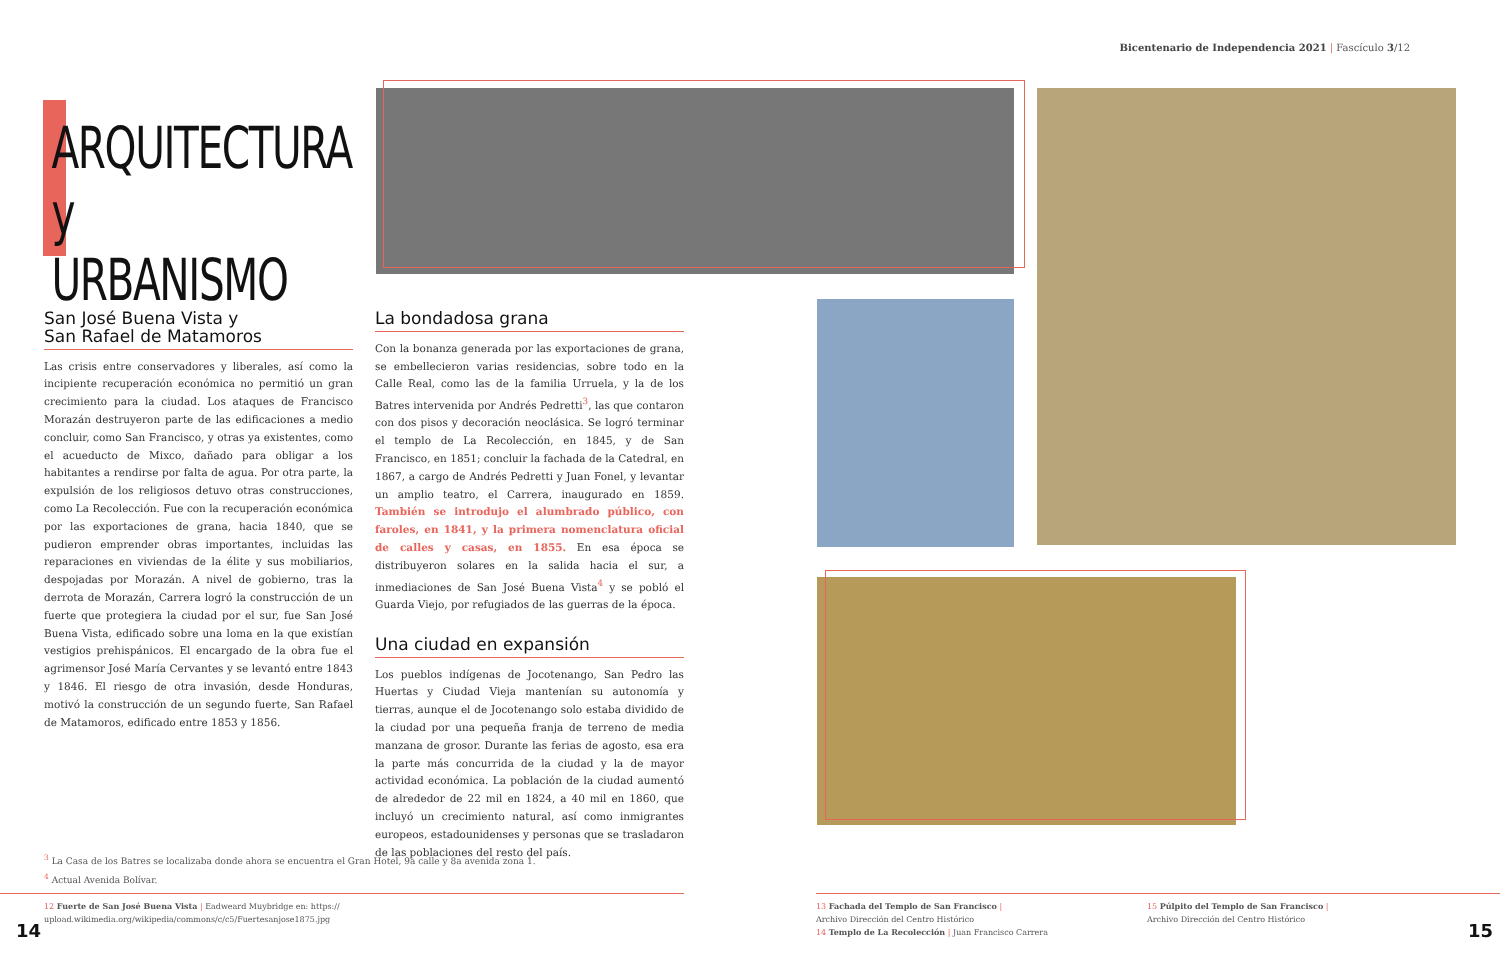Bicentenario de Independencia 2021 | Fascículo 3/12
ARQUITECTURA y URBANISMO
San José Buena Vista y
San Rafael de Matamoros
Las crisis entre conservadores y liberales, así como la incipiente recuperación económica no permitió un gran crecimiento para la ciudad. Los ataques de Francisco Morazán destruyeron parte de las edificaciones a medio concluir, como San Francisco, y otras ya existentes, como el acueducto de Mixco, dañado para obligar a los habitantes a rendirse por falta de agua. Por otra parte, la expulsión de los religiosos detuvo otras construcciones, como La Recolección. Fue con la recuperación económica por las exportaciones de grana, hacia 1840, que se pudieron emprender obras importantes, incluidas las reparaciones en viviendas de la élite y sus mobiliarios, despojadas por Morazán. A nivel de gobierno, tras la derrota de Morazán, Carrera logró la construcción de un fuerte que protegiera la ciudad por el sur, fue San José Buena Vista, edificado sobre una loma en la que existían vestigios prehispánicos. El encargado de la obra fue el agrimensor José María Cervantes y se levantó entre 1843 y 1846. El riesgo de otra invasión, desde Honduras, motivó la construcción de un segundo fuerte, San Rafael de Matamoros, edificado entre 1853 y 1856.
La bondadosa grana
Con la bonanza generada por las exportaciones de grana, se embellecieron varias residencias, sobre todo en la Calle Real, como las de la familia Urruela, y la de los Batres intervenida por Andrés Pedretti<sup>3</sup>, las que contaron con dos pisos y decoración neoclásica. Se logró terminar el templo de La Recolección, en 1845, y de San Francisco, en 1851; concluir la fachada de la Catedral, en 1867, a cargo de Andrés Pedretti y Juan Fonel, y levantar un amplio teatro, el Carrera, inaugurado en 1859. También se introdujo el alumbrado público, con faroles, en 1841, y la primera nomenclatura oficial de calles y casas, en 1855. En esa época se distribuyeron solares en la salida hacia el sur, a inmediaciones de San José Buena Vista<sup>4</sup> y se pobló el Guarda Viejo, por refugiados de las guerras de la época.
Una ciudad en expansión
Los pueblos indígenas de Jocotenango, San Pedro las Huertas y Ciudad Vieja mantenían su autonomía y tierras, aunque el de Jocotenango solo estaba dividido de la ciudad por una pequeña franja de terreno de media manzana de grosor. Durante las ferias de agosto, esa era la parte más concurrida de la ciudad y la de mayor actividad económica. La población de la ciudad aumentó de alrededor de 22 mil en 1824, a 40 mil en 1860, que incluyó un crecimiento natural, así como inmigrantes europeos, estadounidenses y personas que se trasladaron de las poblaciones del resto del país.
<sup>3</sup> La Casa de los Batres se localizaba donde ahora se encuentra el Gran Hotel, 9a calle y 8a avenida zona 1.
<sup>4</sup> Actual Avenida Bolívar.
12 Fuerte de San José Buena Vista | Eadweard Muybridge en: https:// upload.wikimedia.org/wikipedia/commons/c/c5/Fuertesanjose1875.jpg
13 Fachada del Templo de San Francisco |
Archivo Dirección del Centro Histórico
14 Templo de La Recolección | Juan Francisco Carrera
15 Púlpito del Templo de San Francisco |
Archivo Dirección del Centro Histórico
14 15